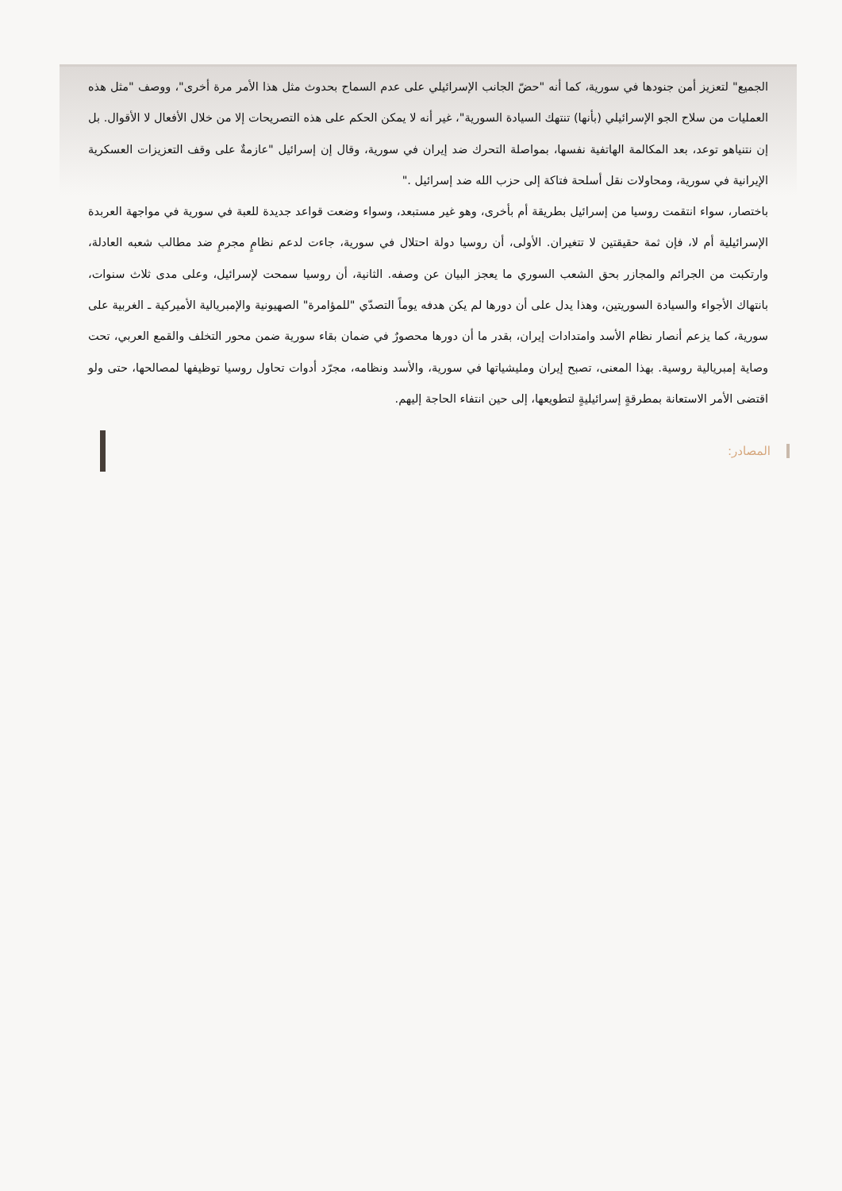الجميع" لتعزيز أمن جنودها في سورية، كما أنه "حضّ الجانب الإسرائيلي على عدم السماح بحدوث مثل هذا الأمر مرة أخرى"، ووصف "مثل هذه العمليات من سلاح الجو الإسرائيلي (بأنها) تنتهك السيادة السورية"، غير أنه لا يمكن الحكم على هذه التصريحات إلا من خلال الأفعال لا الأقوال. بل إن نتنياهو توعد، بعد المكالمة الهاتفية نفسها، بمواصلة التحرك ضد إيران في سورية، وقال إن إسرائيل "عازمةٌ على وقف التعزيزات العسكرية الإيرانية في سورية، ومحاولات نقل أسلحة فتاكة إلى حزب الله ضد إسرائيل ."
باختصار، سواء انتقمت روسيا من إسرائيل بطريقة أم بأخرى، وهو غير مستبعد، وسواء وضعت قواعد جديدة للعبة في سورية في مواجهة العربدة الإسرائيلية أم لا، فإن ثمة حقيقتين لا تتغيران. الأولى، أن روسيا دولة احتلال في سورية، جاءت لدعم نظامٍ مجرمٍ ضد مطالب شعبه العادلة، وارتكبت من الجرائم والمجازر بحق الشعب السوري ما يعجز البيان عن وصفه. الثانية، أن روسيا سمحت لإسرائيل، وعلى مدى ثلاث سنوات، بانتهاك الأجواء والسيادة السوريتين، وهذا يدل على أن دورها لم يكن هدفه يوماً التصدّي "للمؤامرة" الصهيونية والإمبريالية الأميركية ـ الغربية على سورية، كما يزعم أنصار نظام الأسد وامتدادات إيران، بقدر ما أن دورها محصورٌ في ضمان بقاء سورية ضمن محور التخلف والقمع العربي، تحت وصاية إمبريالية روسية. بهذا المعنى، تصبح إيران ومليشياتها في سورية، والأسد ونظامه، مجرّد أدوات تحاول روسيا توظيفها لمصالحها، حتى ولو اقتضى الأمر الاستعانة بمطرقةٍ إسرائيليةٍ لتطويعها، إلى حين انتفاء الحاجة إليهم.
المصادر: